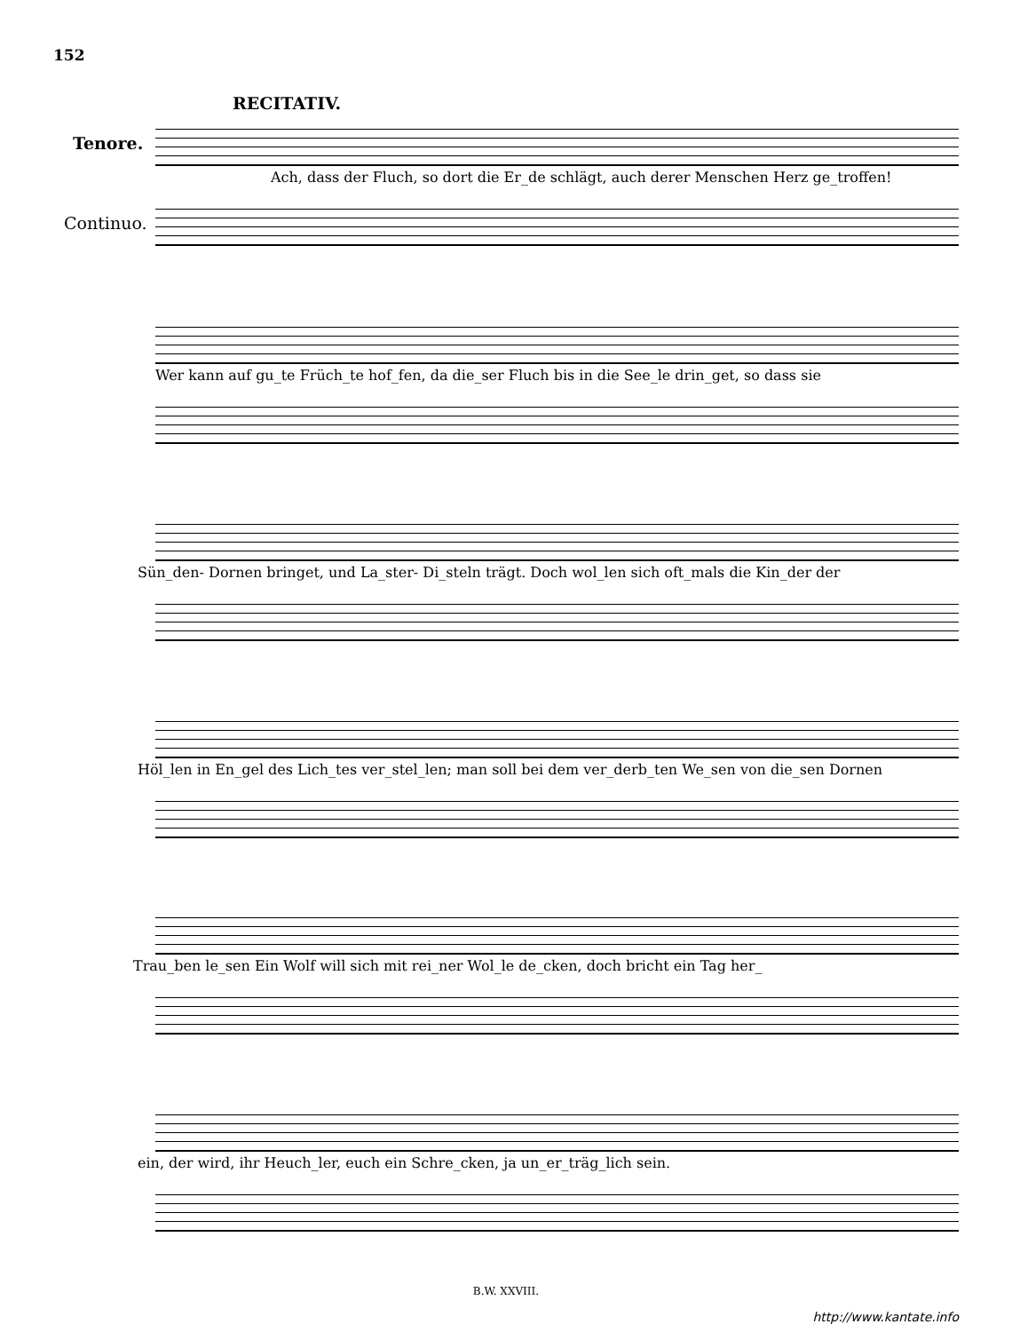152
RECITATIV.
Tenore.
Ach, dass der Fluch, so dort die Er_de schlägt, auch derer Menschen Herz ge_troffen!
Continuo.
Wer kann auf gu_te Früch_te hof_fen, da die_ser Fluch bis in die See_le drin_get, so dass sie
Sün_den- Dornen bringet, und La_ster- Di_steln trägt. Doch wol_len sich oft_mals die Kin_der der
Höl_len in En_gel des Lich_tes ver_stel_len; man soll bei dem ver_derb_ten We_sen von die_sen Dornen
Trau_ben le_sen Ein Wolf will sich mit rei_ner Wol_le de_cken, doch bricht ein Tag her_
ein, der wird, ihr Heuch_ler, euch ein Schre_cken, ja un_er_träg_lich sein.
B.W. XXVIII.
http://www.kantate.info